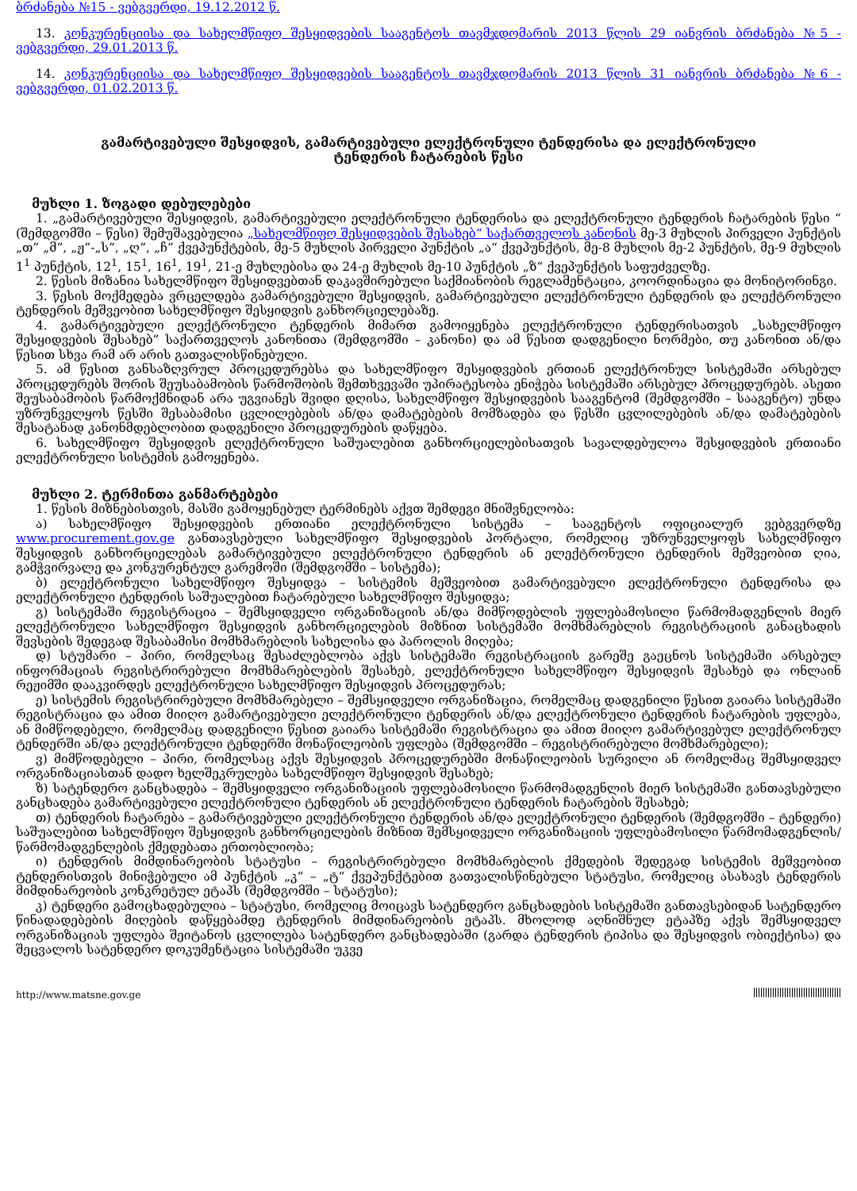ბრძანება №15 - ვებგვერდი, 19.12.2012 წ.
13. კონკურენციისა და სახელმწიფო შესყიდვების სააგენტოს თავმჯდომარის 2013 წლის 29 იანვრის ბრძანება №5 - ვებგვერდი, 29.01.2013 წ.
14. კონკურენციისა და სახელმწიფო შესყიდვების სააგენტოს თავმჯდომარის 2013 წლის 31 იანვრის ბრძანება №6 - ვებგვერდი, 01.02.2013 წ.
გამარტივებული შესყიდვის, გამარტივებული ელექტრონული ტენდერისა და ელექტრონული ტენდერის ჩატარების წესი
მუხლი 1. ზოგადი დებულებები
1. „გამარტივებული შესყიდვის, გამარტივებული ელექტრონული ტენდერისა და ელექტრონული ტენდერის ჩატარების წესი “ (შემდგომში – წესი) შემუშავებულია „სახელმწიფო შესყიდვების შესახებ“ საქართველოს კანონის მე-3 მუხლის პირველი პუნქტის „თ” „მ”, „ჟ”-„ს”, „ღ”, „ჩ” ქვეპუნქტების, მე-5 მუხლის პირველი პუნქტის „ა“ ქვეპუნქტის, მე-8 მუხლის მე-2 პუნქტის, მე-9 მუხლის 1<sup>1</sup> პუნქტის, 12<sup>1</sup>, 15<sup>1</sup>, 16<sup>1</sup>, 19<sup>1</sup>, 21-ე მუხლებისა და 24-ე მუხლის მე-10 პუნქტის „ზ“ ქვეპუნქტის საფუძველზე.
2. წესის მიზანია სახელმწიფო შესყიდვებთან დაკავშირებული საქმიანობის რეგლამენტაცია, კოორდინაცია და მონიტორინგი.
3. წესის მოქმედება ვრცელდება გამარტივებული შესყიდვის, გამარტივებული ელექტრონული ტენდერის და ელექტრონული ტენდერის მეშვეობით სახელმწიფო შესყიდვის განხორციელებაზე.
4. გამარტივებული ელექტრონული ტენდერის მიმართ გამოიყენება ელექტრონული ტენდერისათვის „სახელმწიფო შესყიდვების შესახებ” საქართველოს კანონითა (შემდგომში – კანონი) და ამ წესით დადგენილი ნორმები, თუ კანონით ან/და წესით სხვა რამ არ არის გათვალისწინებული.
5. ამ წესით განსაზღვრულ პროცედურებსა და სახელმწიფო შესყიდვების ერთიან ელექტრონულ სისტემაში არსებულ პროცედურებს შორის შეუსაბამობის წარმოშობის შემთხვევაში უპირატესობა ენიჭება სისტემაში არსებულ პროცედურებს. ასეთი შეუსაბამობის წარმოქმნიდან არა უგვიანეს შვიდი დღისა, სახელმწიფო შესყიდვების სააგენტომ (შემდგომში – სააგენტო) უნდა უზრუნველყოს წესში შესაბამისი ცვლილებების ან/და დამატებების მომზადება და წესში ცვლილებების ან/და დამატებების შესატანად კანონმდებლობით დადგენილი პროცედურების დაწყება.
6. სახელმწიფო შესყიდვის ელექტრონული საშუალებით განხორციელებისათვის სავალდებულოა შესყიდვების ერთიანი ელექტრონული სისტემის გამოყენება.
მუხლი 2. ტერმინთა განმარტებები
1. წესის მიზნებისთვის, მასში გამოყენებულ ტერმინებს აქვთ შემდეგი მნიშვნელობა:
ა) სახელმწიფო შესყიდვების ერთიანი ელექტრონული სისტემა – სააგენტოს ოფიციალურ ვებგვერდზე www.procurement.gov.ge განთავსებული სახელმწიფო შესყიდვების პორტალი, რომელიც უზრუნველყოფს სახელმწიფო შესყიდვის განხორციელებას გამარტივებული ელექტრონული ტენდერის ან ელექტრონული ტენდერის მეშვეობით ღია, გამჭვირვალე და კონკურენტულ გარემოში (შემდგომში – სისტემა);
ბ) ელექტრონული სახელმწიფო შესყიდვა – სისტემის მეშვეობით გამარტივებული ელექტრონული ტენდერისა და ელექტრონული ტენდერის საშუალებით ჩატარებული სახელმწიფო შესყიდვა;
გ) სისტემაში რეგისტრაცია – შემსყიდველი ორგანიზაციის ან/და მიმწოდებლის უფლებამოსილი წარმომადგენლის მიერ ელექტრონული სახელმწიფო შესყიდვის განხორციელების მიზნით სისტემაში მომხმარებლის რეგისტრაციის განაცხადის შევსების შედეგად შესაბამისი მომხმარებლის სახელისა და პაროლის მიღება;
დ) სტუმარი – პირი, რომელსაც შესაძლებლობა აქვს სისტემაში რეგისტრაციის გარეშე გაეცნოს სისტემაში არსებულ ინფორმაციას რეგისტრირებული მომხმარებლების შესახებ, ელექტრონული სახელმწიფო შესყიდვის შესახებ და ონლაინ რეჟიმში დააკვირდეს ელექტრონული სახელმწიფო შესყიდვის პროცედურას;
ე) სისტემის რეგისტრირებული მომხმარებელი – შემსყიდველი ორგანიზაცია, რომელმაც დადგენილი წესით გაიარა სისტემაში რეგისტრაცია და ამით მიიღო გამარტივებული ელექტრონული ტენდერის ან/და ელექტრონული ტენდერის ჩატარების უფლება, ან მიმწოდებელი, რომელმაც დადგენილი წესით გაიარა სისტემაში რეგისტრაცია და ამით მიიღო გამარტივებულ ელექტრონულ ტენდერში ან/და ელექტრონული ტენდერში მონაწილეობის უფლება (შემდგომში – რეგისტრირებული მომხმარებელი);
ვ) მიმწოდებელი – პირი, რომელსაც აქვს შესყიდვის პროცედურებში მონაწილეობის სურვილი ან რომელმაც შემსყიდველ ორგანიზაციასთან დადო ხელშეკრულება სახელმწიფო შესყიდვის შესახებ;
ზ) სატენდერო განცხადება – შემსყიდველი ორგანიზაციის უფლებამოსილი წარმომადგენლის მიერ სისტემაში განთავსებული განცხადება გამარტივებული ელექტრონული ტენდერის ან ელექტრონული ტენდერის ჩატარების შესახებ;
თ) ტენდერის ჩატარება – გამარტივებული ელექტრონული ტენდერის ან/და ელექტრონული ტენდერის (შემდგომში – ტენდერი) საშუალებით სახელმწიფო შესყიდვის განხორციელების მიზნით შემსყიდველი ორგანიზაციის უფლებამოსილი წარმომადგენლის/წარმომადგენლების ქმედებათა ერთობლიობა;
ი) ტენდერის მიმდინარეობის სტატუსი – რეგისტრირებული მომხმარებლის ქმედების შედეგად სისტემის მეშვეობით ტენდერისთვის მინიჭებული ამ პუნქტის „კ“ – „ტ“ ქვეპუნქტებით გათვალისწინებული სტატუსი, რომელიც ასახავს ტენდერის მიმდინარეობის კონკრეტულ ეტაპს (შემდგომში – სტატუსი);
კ) ტენდერი გამოცხადებულია – სტატუსი, რომელიც მოიცავს სატენდერო განცხადების სისტემაში განთავსებიდან სატენდერო წინადადებების მიღების დაწყებამდე ტენდერის მიმდინარეობის ეტაპს. მხოლოდ აღნიშნულ ეტაპზე აქვს შემსყიდველ ორგანიზაციას უფლება შეიტანოს ცვლილება სატენდერო განცხადებაში (გარდა ტენდერის ტიპისა და შესყიდვის ობიექტისა) და შეცვალოს სატენდერო დოკუმენტაცია სისტემაში უკვე
http://www.matsne.gov.ge